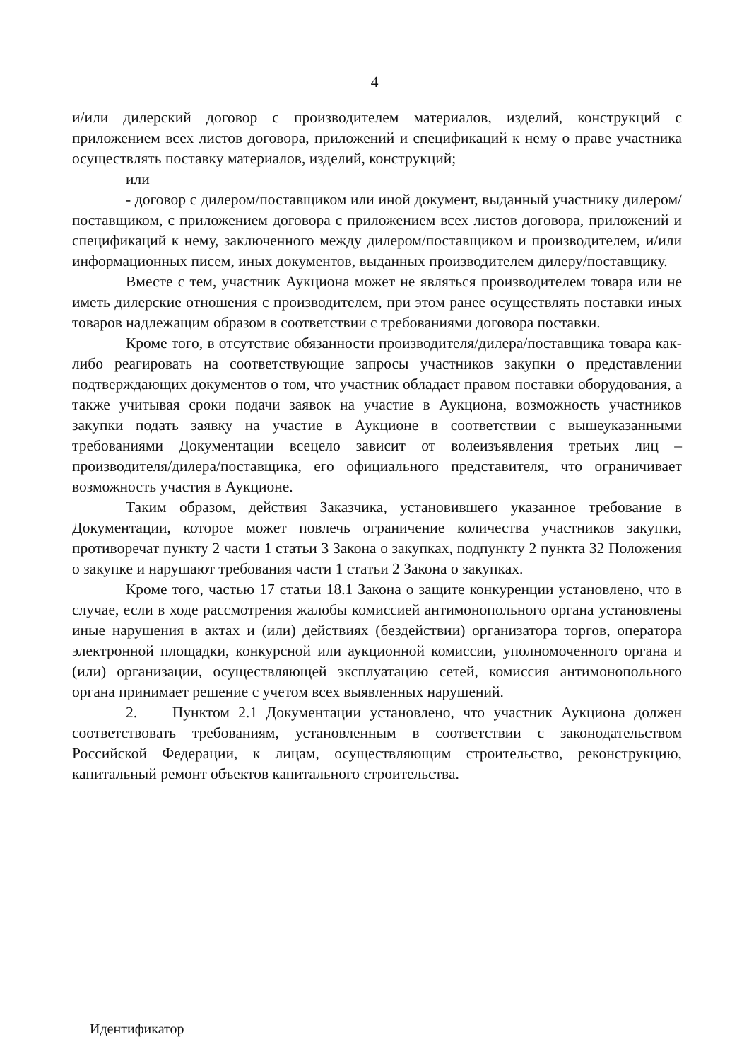4
и/или дилерский договор с производителем материалов, изделий, конструкций с приложением всех листов договора, приложений и спецификаций к нему о праве участника осуществлять поставку материалов, изделий, конструкций;
или
- договор с дилером/поставщиком или иной документ, выданный участнику дилером/поставщиком, с приложением договора с приложением всех листов договора, приложений и спецификаций к нему, заключенного между дилером/поставщиком и производителем, и/или информационных писем, иных документов, выданных производителем дилеру/поставщику.
Вместе с тем, участник Аукциона может не являться производителем товара или не иметь дилерские отношения с производителем, при этом ранее осуществлять поставки иных товаров надлежащим образом в соответствии с требованиями договора поставки.
Кроме того, в отсутствие обязанности производителя/дилера/поставщика товара как-либо реагировать на соответствующие запросы участников закупки о представлении подтверждающих документов о том, что участник обладает правом поставки оборудования, а также учитывая сроки подачи заявок на участие в Аукциона, возможность участников закупки подать заявку на участие в Аукционе в соответствии с вышеуказанными требованиями Документации всецело зависит от волеизъявления третьих лиц – производителя/дилера/поставщика, его официального представителя, что ограничивает возможность участия в Аукционе.
Таким образом, действия Заказчика, установившего указанное требование в Документации, которое может повлечь ограничение количества участников закупки, противоречат пункту 2 части 1 статьи 3 Закона о закупках, подпункту 2 пункта 32 Положения о закупке и нарушают требования части 1 статьи 2 Закона о закупках.
Кроме того, частью 17 статьи 18.1 Закона о защите конкуренции установлено, что в случае, если в ходе рассмотрения жалобы комиссией антимонопольного органа установлены иные нарушения в актах и (или) действиях (бездействии) организатора торгов, оператора электронной площадки, конкурсной или аукционной комиссии, уполномоченного органа и (или) организации, осуществляющей эксплуатацию сетей, комиссия антимонопольного органа принимает решение с учетом всех выявленных нарушений.
2. Пунктом 2.1 Документации установлено, что участник Аукциона должен соответствовать требованиям, установленным в соответствии с законодательством Российской Федерации, к лицам, осуществляющим строительство, реконструкцию, капитальный ремонт объектов капитального строительства.
Идентификатор